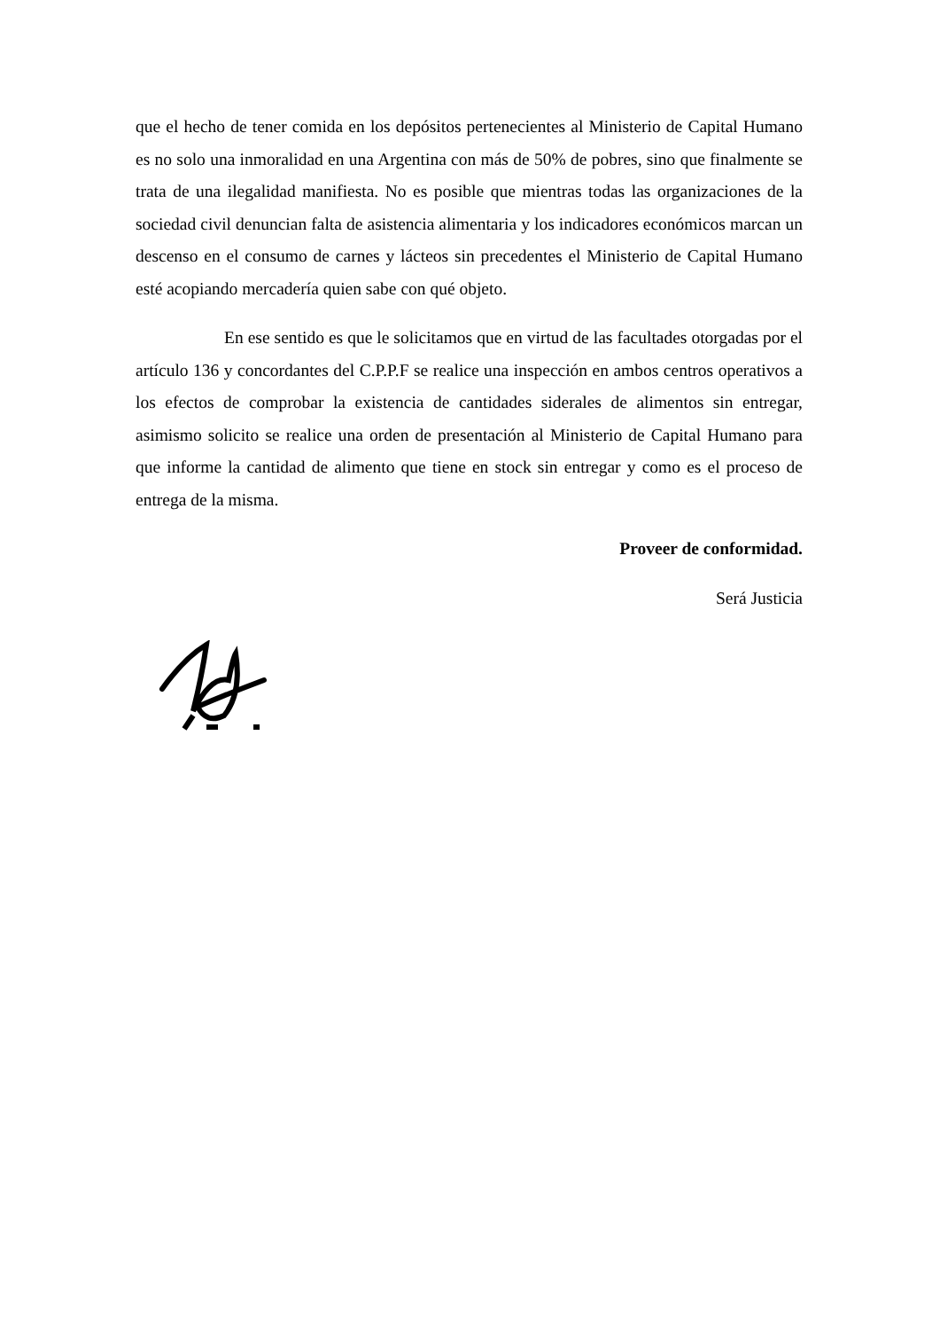que el hecho de tener comida en los depósitos pertenecientes al Ministerio de Capital Humano es no solo una inmoralidad en una Argentina con más de 50% de pobres, sino que finalmente se trata de una ilegalidad manifiesta. No es posible que mientras todas las organizaciones de la sociedad civil denuncian falta de asistencia alimentaria y los indicadores económicos marcan un descenso en el consumo de carnes y lácteos sin precedentes el Ministerio de Capital Humano esté acopiando mercadería quien sabe con qué objeto.
En ese sentido es que le solicitamos que en virtud de las facultades otorgadas por el artículo 136 y concordantes del C.P.P.F se realice una inspección en ambos centros operativos a los efectos de comprobar la existencia de cantidades siderales de alimentos sin entregar, asimismo solicito se realice una orden de presentación al Ministerio de Capital Humano para que informe la cantidad de alimento que tiene en stock sin entregar y como es el proceso de entrega de la misma.
Proveer de conformidad.
Será Justicia